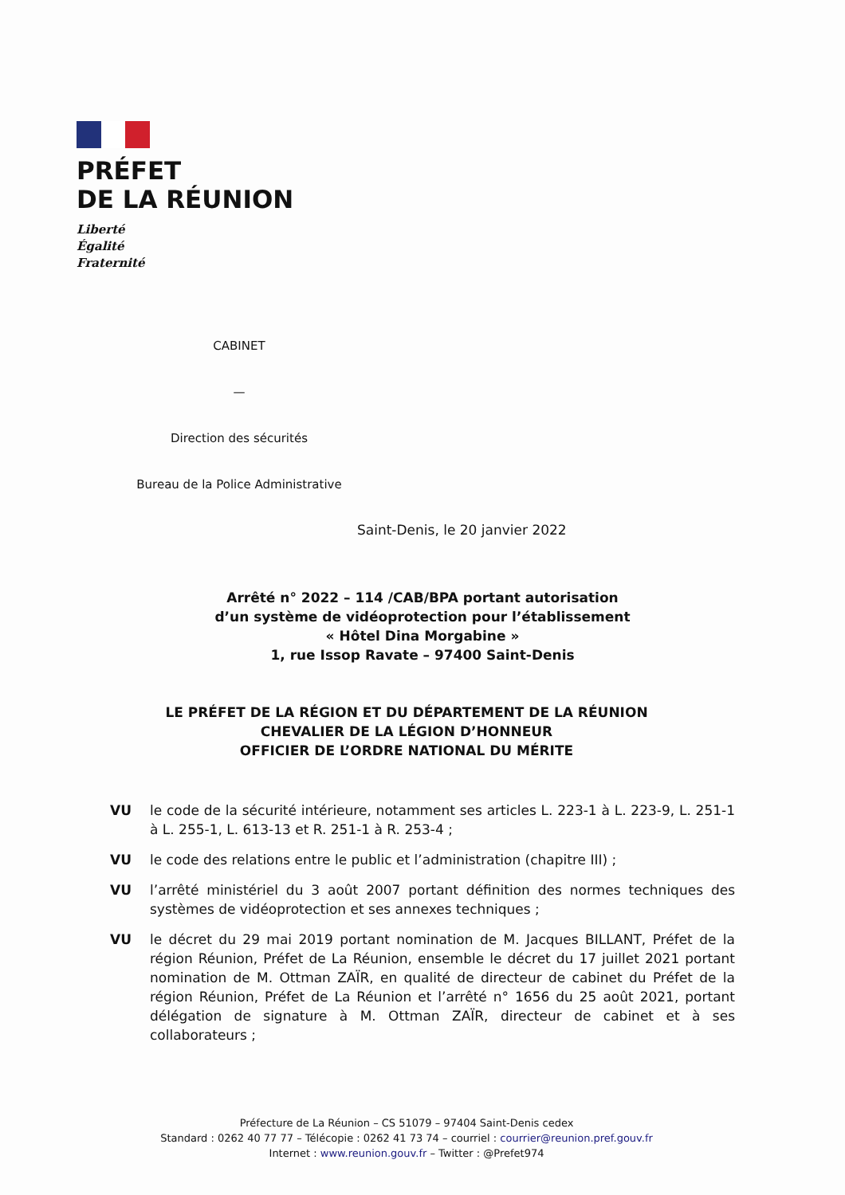PRÉFET
DE LA RÉUNION
Liberté
Égalité
Fraternité
CABINET
—
Direction des sécurités
Bureau de la Police Administrative
Saint-Denis, le 20 janvier 2022
Arrêté n° 2022 – 114 /CAB/BPA portant autorisation
d’un système de vidéoprotection pour l’établissement
« Hôtel Dina Morgabine »
1, rue Issop Ravate – 97400 Saint-Denis
LE PRÉFET DE LA RÉGION ET DU DÉPARTEMENT DE LA RÉUNION
CHEVALIER DE LA LÉGION D’HONNEUR
OFFICIER DE L’ORDRE NATIONAL DU MÉRITE
VU le code de la sécurité intérieure, notamment ses articles L. 223-1 à L. 223-9, L. 251-1 à L. 255-1, L. 613-13 et R. 251-1 à R. 253-4 ;
VU le code des relations entre le public et l’administration (chapitre III) ;
VU l’arrêté ministériel du 3 août 2007 portant définition des normes techniques des systèmes de vidéoprotection et ses annexes techniques ;
VU le décret du 29 mai 2019 portant nomination de M. Jacques BILLANT, Préfet de la région Réunion, Préfet de La Réunion, ensemble le décret du 17 juillet 2021 portant nomination de M. Ottman ZAÏR, en qualité de directeur de cabinet du Préfet de la région Réunion, Préfet de La Réunion et l’arrêté n° 1656 du 25 août 2021, portant délégation de signature à M. Ottman ZAÏR, directeur de cabinet et à ses collaborateurs ;
Préfecture de La Réunion – CS 51079 – 97404 Saint-Denis cedex
Standard : 0262 40 77 77 – Télécopie : 0262 41 73 74 – courriel : courrier@reunion.pref.gouv.fr
Internet : www.reunion.gouv.fr – Twitter : @Prefet974